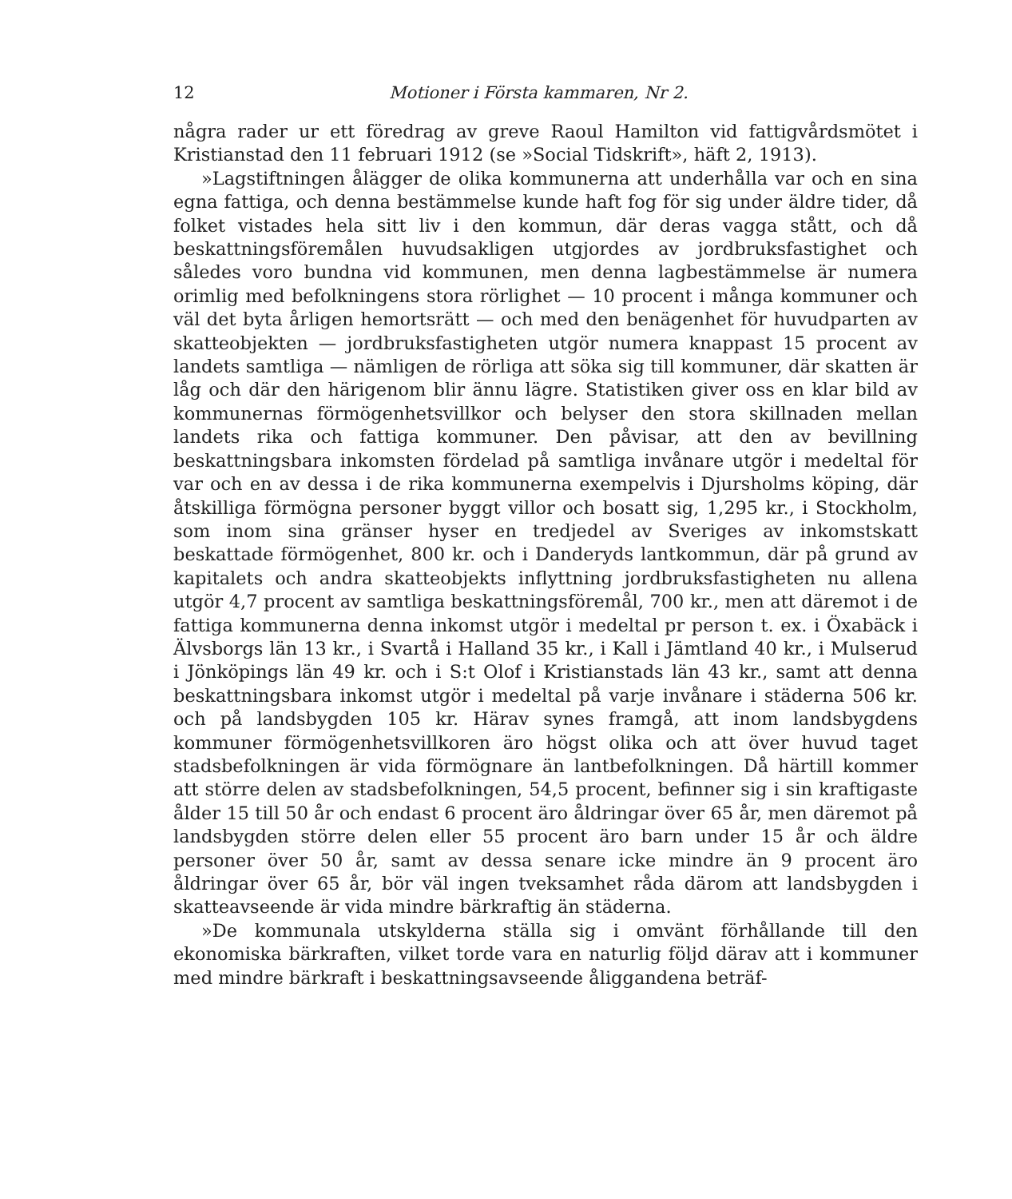12 Motioner i Första kammaren, Nr 2.
några rader ur ett föredrag av greve Raoul Hamilton vid fattigvårdsmötet i Kristianstad den 11 februari 1912 (se »Social Tidskrift», häft 2, 1913).
»Lagstiftningen ålägger de olika kommunerna att underhålla var och en sina egna fattiga, och denna bestämmelse kunde haft fog för sig under äldre tider, då folket vistades hela sitt liv i den kommun, där deras vagga stått, och då beskattningsföremålen huvudsakligen utgjordes av jordbruksfastighet och således voro bundna vid kommunen, men denna lagbestämmelse är numera orimlig med befolkningens stora rörlighet — 10 procent i många kommuner och väl det byta årligen hemortsrätt — och med den benägenhet för huvudparten av skatteobjekten — jordbruksfastigheten utgör numera knappast 15 procent av landets samtliga — nämligen de rörliga att söka sig till kommuner, där skatten är låg och där den härigenom blir ännu lägre. Statistiken giver oss en klar bild av kommunernas förmögenhetsvillkor och belyser den stora skillnaden mellan landets rika och fattiga kommuner. Den påvisar, att den av bevillning beskattningsbara inkomsten fördelad på samtliga invånare utgör i medeltal för var och en av dessa i de rika kommunerna exempelvis i Djursholms köping, där åtskilliga förmögna personer byggt villor och bosatt sig, 1,295 kr., i Stockholm, som inom sina gränser hyser en tredjedel av Sveriges av inkomstskatt beskattade förmögenhet, 800 kr. och i Danderyds lantkommun, där på grund av kapitalets och andra skatteobjekts inflyttning jordbruksfastigheten nu allena utgör 4,7 procent av samtliga beskattningsföremål, 700 kr., men att däremot i de fattiga kommunerna denna inkomst utgör i medeltal pr person t. ex. i Öxabäck i Älvsborgs län 13 kr., i Svartå i Halland 35 kr., i Kall i Jämtland 40 kr., i Mulserud i Jönköpings län 49 kr. och i S:t Olof i Kristianstads län 43 kr., samt att denna beskattningsbara inkomst utgör i medeltal på varje invånare i städerna 506 kr. och på landsbygden 105 kr. Härav synes framgå, att inom landsbygdens kommuner förmögenhetsvillkoren äro högst olika och att över huvud taget stadsbefolkningen är vida förmögnare än lantbefolkningen. Då härtill kommer att större delen av stadsbefolkningen, 54,5 procent, befinner sig i sin kraftigaste ålder 15 till 50 år och endast 6 procent äro åldringar över 65 år, men däremot på landsbygden större delen eller 55 procent äro barn under 15 år och äldre personer över 50 år, samt av dessa senare icke mindre än 9 procent äro åldringar över 65 år, bör väl ingen tveksamhet råda därom att landsbygden i skatteavseende är vida mindre bärkraftig än städerna.
»De kommunala utskylderna ställa sig i omvänt förhållande till den ekonomiska bärkraften, vilket torde vara en naturlig följd därav att i kommuner med mindre bärkraft i beskattningsavseende åliggandena beträf-